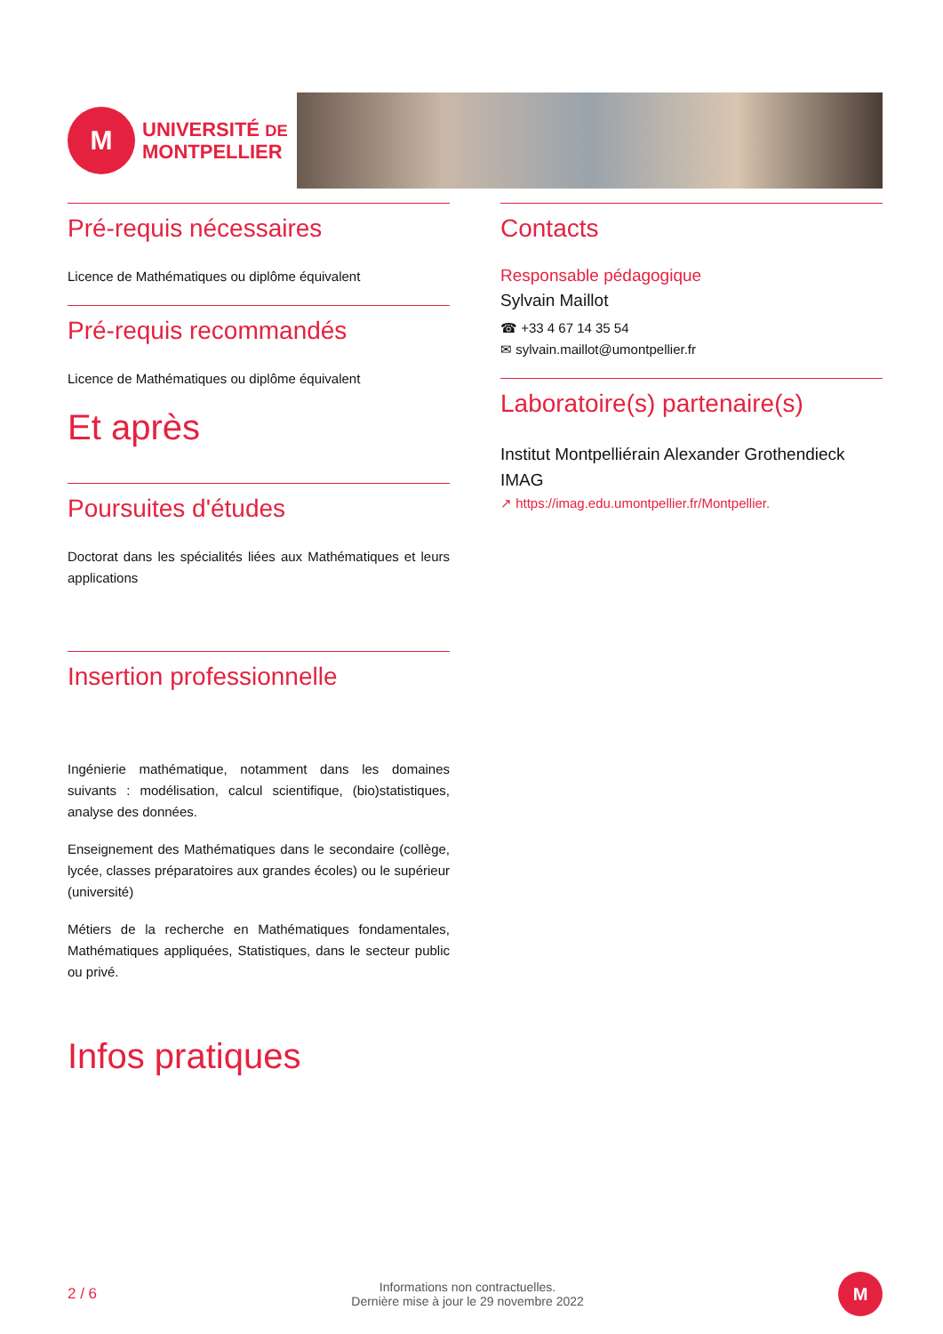M
UNIVERSITÉ DE
MONTPELLIER
Pré-requis nécessaires
Licence de Mathématiques ou diplôme équivalent
Pré-requis recommandés
Licence de Mathématiques ou diplôme équivalent
Et après
Poursuites d'études
Doctorat dans les spécialités liées aux Mathématiques et leurs applications
Insertion professionnelle
Ingénierie mathématique, notamment dans les domaines suivants : modélisation, calcul scientifique, (bio)statistiques, analyse des données.
Enseignement des Mathématiques dans le secondaire (collège, lycée, classes préparatoires aux grandes écoles) ou le supérieur (université)
Métiers de la recherche en Mathématiques fondamentales, Mathématiques appliquées, Statistiques, dans le secteur public ou privé.
Infos pratiques
Contacts
Responsable pédagogique
Sylvain Maillot
☎ +33 4 67 14 35 54
✉ sylvain.maillot@umontpellier.fr
Laboratoire(s) partenaire(s)
Institut Montpelliérain Alexander Grothendieck
IMAG
↗ https://imag.edu.umontpellier.fr/Montpellier.
2 / 6 Informations non contractuelles.
Dernière mise à jour le 29 novembre 2022
M